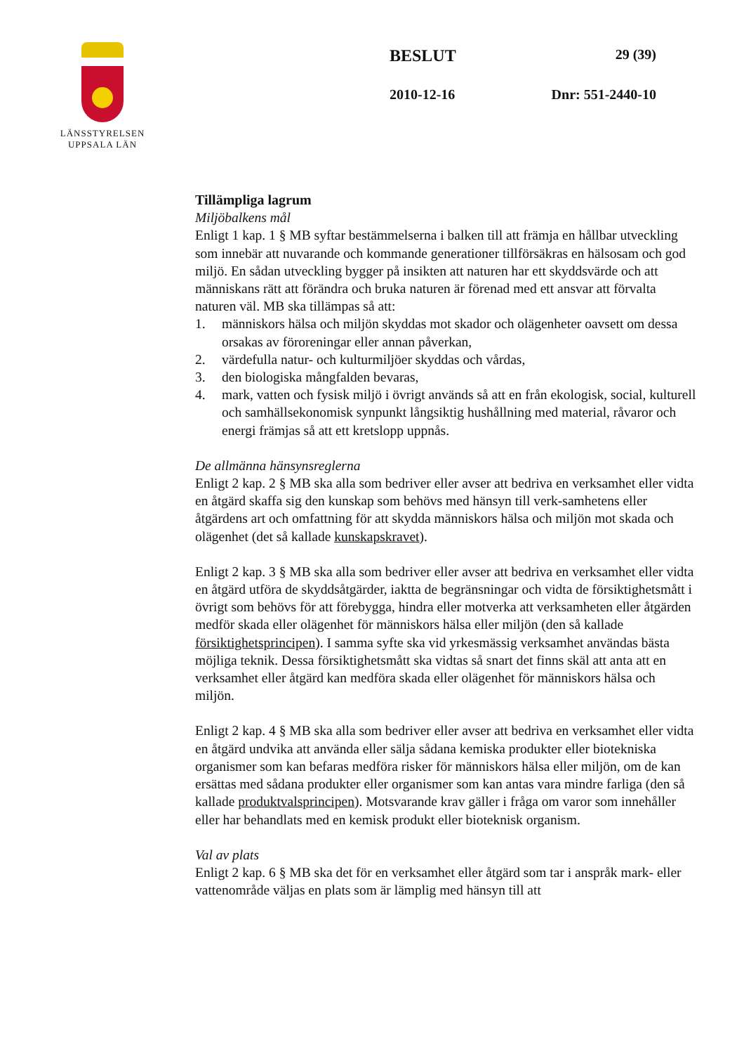LÄNSSTYRELSEN
UPPSALA LÄN
BESLUT 29 (39)
2010-12-16 Dnr: 551-2440-10
Tillämpliga lagrum
Miljöbalkens mål
Enligt 1 kap. 1 § MB syftar bestämmelserna i balken till att främja en hållbar utveckling som innebär att nuvarande och kommande generationer tillförsäkras en hälsosam och god miljö. En sådan utveckling bygger på insikten att naturen har ett skyddsvärde och att människans rätt att förändra och bruka naturen är förenad med ett ansvar att förvalta naturen väl. MB ska tillämpas så att:
1. människors hälsa och miljön skyddas mot skador och olägenheter oavsett om dessa orsakas av föroreningar eller annan påverkan,
2. värdefulla natur- och kulturmiljöer skyddas och vårdas,
3. den biologiska mångfalden bevaras,
4. mark, vatten och fysisk miljö i övrigt används så att en från ekologisk, social, kulturell och samhällsekonomisk synpunkt långsiktig hushållning med material, råvaror och energi främjas så att ett kretslopp uppnås.
De allmänna hänsynsreglerna
Enligt 2 kap. 2 § MB ska alla som bedriver eller avser att bedriva en verksamhet eller vidta en åtgärd skaffa sig den kunskap som behövs med hänsyn till verk-samhetens eller åtgärdens art och omfattning för att skydda människors hälsa och miljön mot skada och olägenhet (det så kallade kunskapskravet).
Enligt 2 kap. 3 § MB ska alla som bedriver eller avser att bedriva en verksamhet eller vidta en åtgärd utföra de skyddsåtgärder, iaktta de begränsningar och vidta de försiktighetsmått i övrigt som behövs för att förebygga, hindra eller motverka att verksamheten eller åtgärden medför skada eller olägenhet för människors hälsa eller miljön (den så kallade försiktighetsprincipen). I samma syfte ska vid yrkesmässig verksamhet användas bästa möjliga teknik. Dessa försiktighetsmått ska vidtas så snart det finns skäl att anta att en verksamhet eller åtgärd kan medföra skada eller olägenhet för människors hälsa och miljön.
Enligt 2 kap. 4 § MB ska alla som bedriver eller avser att bedriva en verksamhet eller vidta en åtgärd undvika att använda eller sälja sådana kemiska produkter eller biotekniska organismer som kan befaras medföra risker för människors hälsa eller miljön, om de kan ersättas med sådana produkter eller organismer som kan antas vara mindre farliga (den så kallade produktvalsprincipen). Motsvarande krav gäller i fråga om varor som innehåller eller har behandlats med en kemisk produkt eller bioteknisk organism.
Val av plats
Enligt 2 kap. 6 § MB ska det för en verksamhet eller åtgärd som tar i anspråk mark- eller vattenområde väljas en plats som är lämplig med hänsyn till att